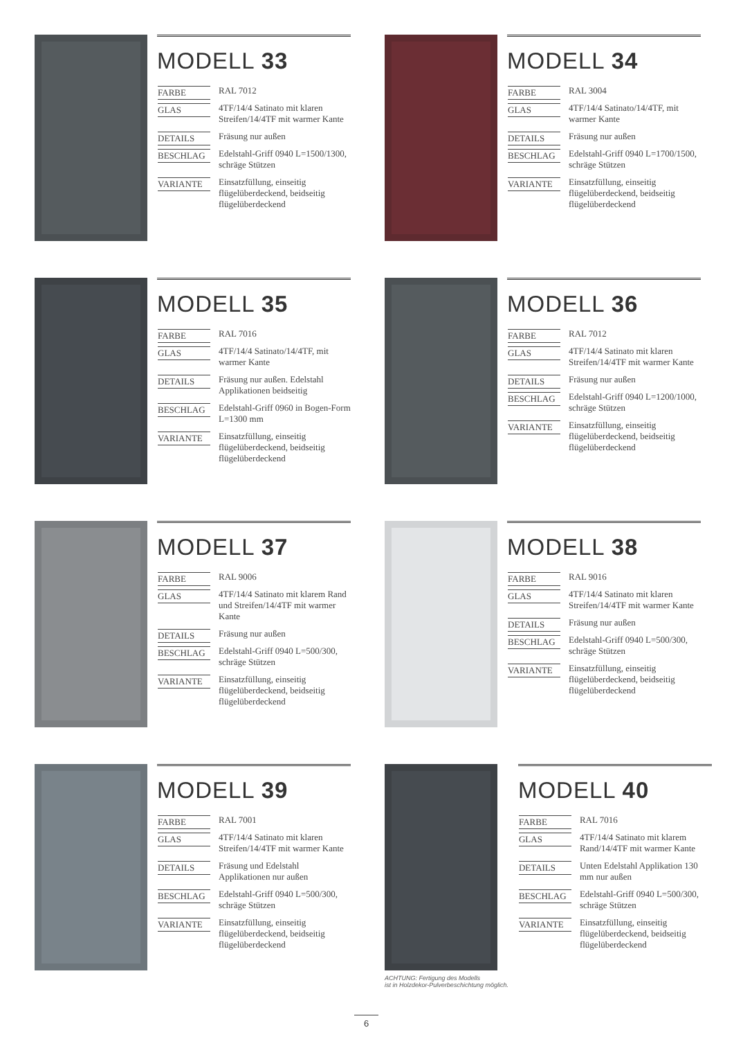MODELL 33
| FARBE | RAL 7012 |
| GLAS | 4TF/14/4 Satinato mit klaren Streifen/14/4TF mit warmer Kante |
| DETAILS | Fräsung nur außen |
| BESCHLAG | Edelstahl-Griff 0940 L=1500/1300, schräge Stützen |
| VARIANTE | Einsatzfüllung, einseitig flügelüberdeckend, beidseitig flügelüberdeckend |
MODELL 34
| FARBE | RAL 3004 |
| GLAS | 4TF/14/4 Satinato/14/4TF, mit warmer Kante |
| DETAILS | Fräsung nur außen |
| BESCHLAG | Edelstahl-Griff 0940 L=1700/1500, schräge Stützen |
| VARIANTE | Einsatzfüllung, einseitig flügelüberdeckend, beidseitig flügelüberdeckend |
MODELL 35
| FARBE | RAL 7016 |
| GLAS | 4TF/14/4 Satinato/14/4TF, mit warmer Kante |
| DETAILS | Fräsung nur außen. Edelstahl Applikationen beidseitig |
| BESCHLAG | Edelstahl-Griff 0960 in Bogen-Form L=1300 mm |
| VARIANTE | Einsatzfüllung, einseitig flügelüberdeckend, beidseitig flügelüberdeckend |
MODELL 36
| FARBE | RAL 7012 |
| GLAS | 4TF/14/4 Satinato mit klaren Streifen/14/4TF mit warmer Kante |
| DETAILS | Fräsung nur außen |
| BESCHLAG | Edelstahl-Griff 0940 L=1200/1000, schräge Stützen |
| VARIANTE | Einsatzfüllung, einseitig flügelüberdeckend, beidseitig flügelüberdeckend |
MODELL 37
| FARBE | RAL 9006 |
| GLAS | 4TF/14/4 Satinato mit klarem Rand und Streifen/14/4TF mit warmer Kante |
| DETAILS | Fräsung nur außen |
| BESCHLAG | Edelstahl-Griff 0940 L=500/300, schräge Stützen |
| VARIANTE | Einsatzfüllung, einseitig flügelüberdeckend, beidseitig flügelüberdeckend |
MODELL 38
| FARBE | RAL 9016 |
| GLAS | 4TF/14/4 Satinato mit klaren Streifen/14/4TF mit warmer Kante |
| DETAILS | Fräsung nur außen |
| BESCHLAG | Edelstahl-Griff 0940 L=500/300, schräge Stützen |
| VARIANTE | Einsatzfüllung, einseitig flügelüberdeckend, beidseitig flügelüberdeckend |
MODELL 39
| FARBE | RAL 7001 |
| GLAS | 4TF/14/4 Satinato mit klaren Streifen/14/4TF mit warmer Kante |
| DETAILS | Fräsung und Edelstahl Applikationen nur außen |
| BESCHLAG | Edelstahl-Griff 0940 L=500/300, schräge Stützen |
| VARIANTE | Einsatzfüllung, einseitig flügelüberdeckend, beidseitig flügelüberdeckend |
ACHTUNG: Fertigung des Modells
ist in Holzdekor-Pulverbeschichtung möglich.
MODELL 40
| FARBE | RAL 7016 |
| GLAS | 4TF/14/4 Satinato mit klarem Rand/14/4TF mit warmer Kante |
| DETAILS | Unten Edelstahl Applikation 130 mm nur außen |
| BESCHLAG | Edelstahl-Griff 0940 L=500/300, schräge Stützen |
| VARIANTE | Einsatzfüllung, einseitig flügelüberdeckend, beidseitig flügelüberdeckend |
6